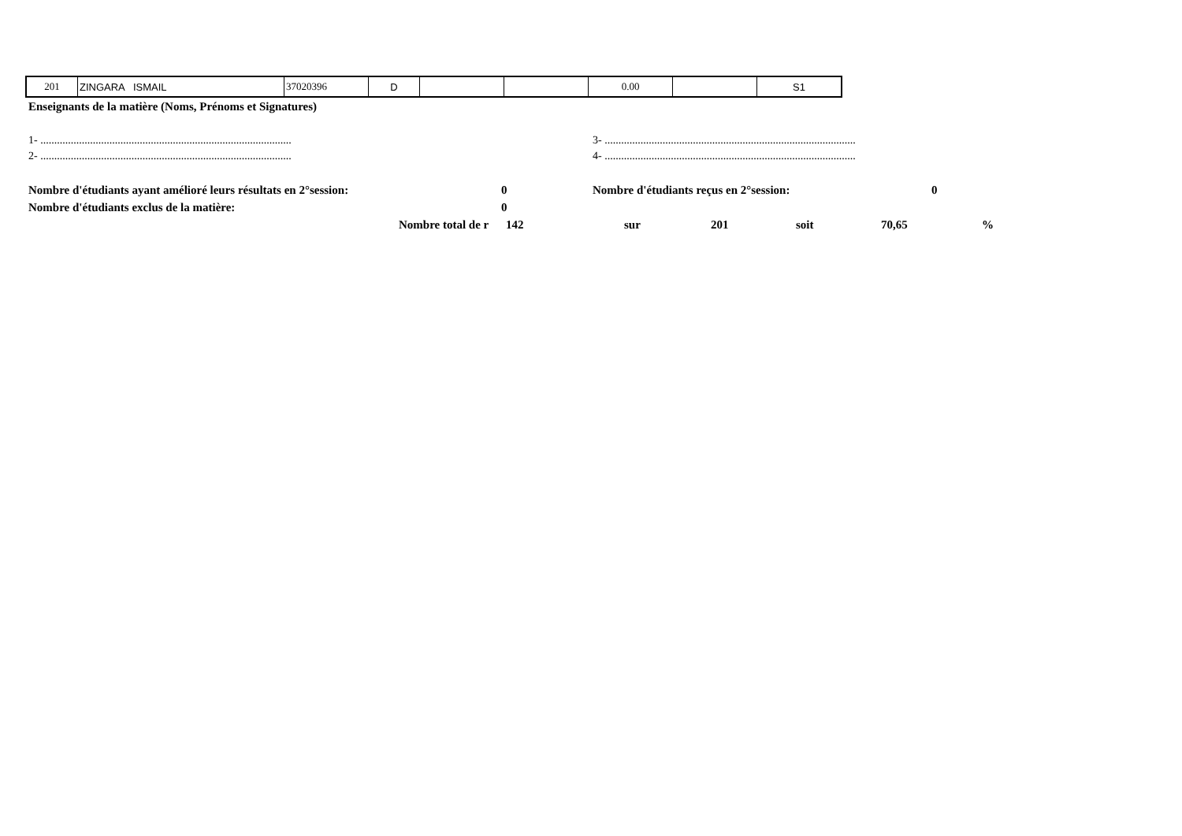| 201 | ZINGARA ISMAIL | 37020396 | D | | | 0.00 | | S1 |
Enseignants de la matière (Noms, Prénoms et Signatures)
1- ........................................................................................... 3- ...........................................................................................
2- ........................................................................................... 4- ...........................................................................................
| Nombre d'étudiants ayant amélioré leurs résultats en 2°session: | 0 | Nombre d'étudiants reçus en 2°session: | 0 |
| Nombre d'étudiants exclus de la matière: | 0 | | |
| Nombre total de r | 142 | sur | 201 | soit | 70,65 | % |